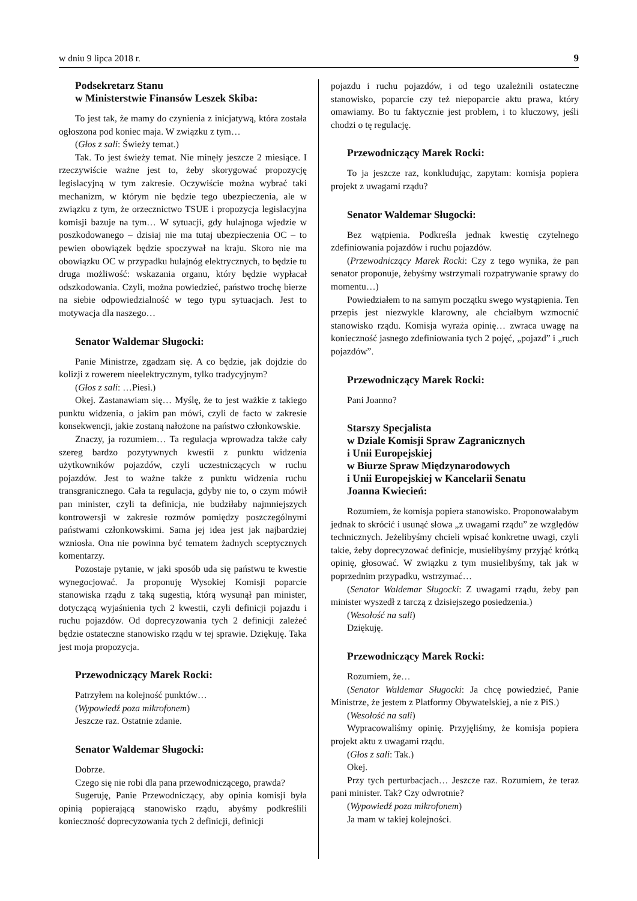w dniu 9 lipca 2018 r. 9
Podsekretarz Stanu
w Ministerstwie Finansów Leszek Skiba:
To jest tak, że mamy do czynienia z inicjatywą, która została ogłoszona pod koniec maja. W związku z tym…
(Głos z sali: Świeży temat.)
Tak. To jest świeży temat. Nie minęły jeszcze 2 miesiące. I rzeczywiście ważne jest to, żeby skorygować propozycję legislacyjną w tym zakresie. Oczywiście można wybrać taki mechanizm, w którym nie będzie tego ubezpieczenia, ale w związku z tym, że orzecznictwo TSUE i propozycja legislacyjna komisji bazuje na tym… W sytuacji, gdy hulajnoga wjedzie w poszkodowanego – dzisiaj nie ma tutaj ubezpieczenia OC – to pewien obowiązek będzie spoczywał na kraju. Skoro nie ma obowiązku OC w przypadku hulajnóg elektrycznych, to będzie tu druga możliwość: wskazania organu, który będzie wypłacał odszkodowania. Czyli, można powiedzieć, państwo trochę bierze na siebie odpowiedzialność w tego typu sytuacjach. Jest to motywacja dla naszego…
Senator Waldemar Sługocki:
Panie Ministrze, zgadzam się. A co będzie, jak dojdzie do kolizji z rowerem nieelektrycznym, tylko tradycyjnym?
(Głos z sali: …Piesi.)
Okej. Zastanawiam się… Myślę, że to jest ważkie z takiego punktu widzenia, o jakim pan mówi, czyli de facto w zakresie konsekwencji, jakie zostaną nałożone na państwo członkowskie.
Znaczy, ja rozumiem… Ta regulacja wprowadza także cały szereg bardzo pozytywnych kwestii z punktu widzenia użytkowników pojazdów, czyli uczestniczących w ruchu pojazdów. Jest to ważne także z punktu widzenia ruchu transgranicznego. Cała ta regulacja, gdyby nie to, o czym mówił pan minister, czyli ta definicja, nie budziłaby najmniejszych kontrowersji w zakresie rozmów pomiędzy poszczególnymi państwami członkowskimi. Sama jej idea jest jak najbardziej wzniosła. Ona nie powinna być tematem żadnych sceptycznych komentarzy.
Pozostaje pytanie, w jaki sposób uda się państwu te kwestie wynegocjować. Ja proponuję Wysokiej Komisji poparcie stanowiska rządu z taką sugestią, którą wysunął pan minister, dotyczącą wyjaśnienia tych 2 kwestii, czyli definicji pojazdu i ruchu pojazdów. Od doprecyzowania tych 2 definicji zależeć będzie ostateczne stanowisko rządu w tej sprawie. Dziękuję. Taka jest moja propozycja.
Przewodniczący Marek Rocki:
Patrzyłem na kolejność punktów…
(Wypowiedź poza mikrofonem)
Jeszcze raz. Ostatnie zdanie.
Senator Waldemar Sługocki:
Dobrze.
Czego się nie robi dla pana przewodniczącego, prawda?
Sugeruję, Panie Przewodniczący, aby opinia komisji była opinią popierającą stanowisko rządu, abyśmy podkreślili konieczność doprecyzowania tych 2 definicji, definicji
pojazdu i ruchu pojazdów, i od tego uzależnili ostateczne stanowisko, poparcie czy też niepoparcie aktu prawa, który omawiamy. Bo tu faktycznie jest problem, i to kluczowy, jeśli chodzi o tę regulację.
Przewodniczący Marek Rocki:
To ja jeszcze raz, konkludując, zapytam: komisja popiera projekt z uwagami rządu?
Senator Waldemar Sługocki:
Bez wątpienia. Podkreśla jednak kwestię czytelnego zdefiniowania pojazdów i ruchu pojazdów.
(Przewodniczący Marek Rocki: Czy z tego wynika, że pan senator proponuje, żebyśmy wstrzymali rozpatrywanie sprawy do momentu…)
Powiedziałem to na samym początku swego wystąpienia. Ten przepis jest niezwykle klarowny, ale chciałbym wzmocnić stanowisko rządu. Komisja wyraża opinię… zwraca uwagę na konieczność jasnego zdefiniowania tych 2 pojęć, „pojazd” i „ruch pojazdów”.
Przewodniczący Marek Rocki:
Pani Joanno?
Starszy Specjalista
w Dziale Komisji Spraw Zagranicznych
i Unii Europejskiej
w Biurze Spraw Międzynarodowych
i Unii Europejskiej w Kancelarii Senatu
Joanna Kwiecień:
Rozumiem, że komisja popiera stanowisko. Proponowałabym jednak to skrócić i usunąć słowa „z uwagami rządu” ze względów technicznych. Jeżelibyśmy chcieli wpisać konkretne uwagi, czyli takie, żeby doprecyzować definicje, musielibyśmy przyjąć krótką opinię, głosować. W związku z tym musielibyśmy, tak jak w poprzednim przypadku, wstrzymać…
(Senator Waldemar Sługocki: Z uwagami rządu, żeby pan minister wyszedł z tarczą z dzisiejszego posiedzenia.)
(Wesołość na sali)
Dziękuję.
Przewodniczący Marek Rocki:
Rozumiem, że…
(Senator Waldemar Sługocki: Ja chcę powiedzieć, Panie Ministrze, że jestem z Platformy Obywatelskiej, a nie z PiS.)
(Wesołość na sali)
Wypracowaliśmy opinię. Przyjęliśmy, że komisja popiera projekt aktu z uwagami rządu.
(Głos z sali: Tak.)
Okej.
Przy tych perturbacjach… Jeszcze raz. Rozumiem, że teraz pani minister. Tak? Czy odwrotnie?
(Wypowiedź poza mikrofonem)
Ja mam w takiej kolejności.